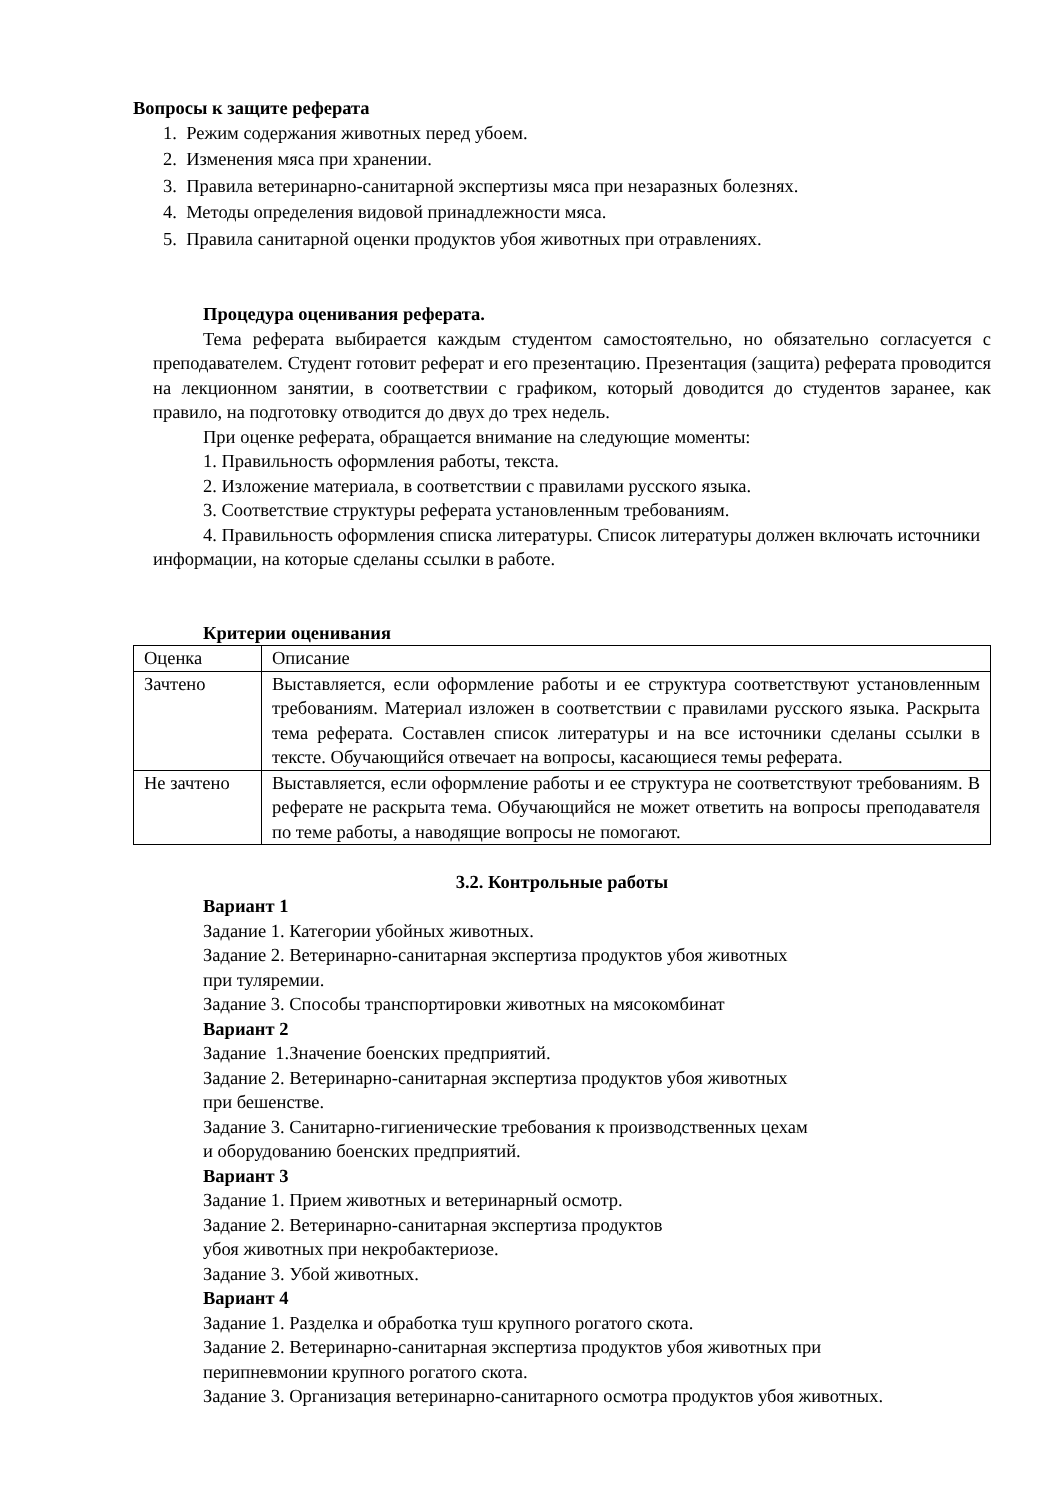Вопросы к защите реферата
1. Режим содержания животных перед убоем.
2. Изменения мяса при хранении.
3. Правила ветеринарно-санитарной экспертизы мяса при незаразных болезнях.
4. Методы определения видовой принадлежности мяса.
5. Правила санитарной оценки продуктов убоя животных при отравлениях.
Процедура оценивания реферата.
Тема реферата выбирается каждым студентом самостоятельно, но обязательно согласуется с преподавателем. Студент готовит реферат и его презентацию. Презентация (защита) реферата проводится на лекционном занятии, в соответствии с графиком, который доводится до студентов заранее, как правило, на подготовку отводится до двух до трех недель.
При оценке реферата, обращается внимание на следующие моменты:
1. Правильность оформления работы, текста.
2. Изложение материала, в соответствии с правилами русского языка.
3. Соответствие структуры реферата установленным требованиям.
4. Правильность оформления списка литературы. Список литературы должен включать источники информации, на которые сделаны ссылки в работе.
Критерии оценивания
| Оценка | Описание |
| Зачтено | Выставляется, если оформление работы и ее структура соответствуют установленным требованиям. Материал изложен в соответствии с правилами русского языка. Раскрыта тема реферата. Составлен список литературы и на все источники сделаны ссылки в тексте. Обучающийся отвечает на вопросы, касающиеся темы реферата. |
| Не зачтено | Выставляется, если оформление работы и ее структура не соответствуют требованиям. В реферате не раскрыта тема. Обучающийся не может ответить на вопросы преподавателя по теме работы, а наводящие вопросы не помогают. |
3.2. Контрольные работы
Вариант 1
Задание 1. Категории убойных животных.
Задание 2. Ветеринарно-санитарная экспертиза продуктов убоя животных
при туляремии.
Задание 3. Способы транспортировки животных на мясокомбинат
Вариант 2
Задание 1.Значение боенских предприятий.
Задание 2. Ветеринарно-санитарная экспертиза продуктов убоя животных
при бешенстве.
Задание 3. Санитарно-гигиенические требования к производственных цехам
и оборудованию боенских предприятий.
Вариант 3
Задание 1. Прием животных и ветеринарный осмотр.
Задание 2. Ветеринарно-санитарная экспертиза продуктов
убоя животных при некробактериозе.
Задание 3. Убой животных.
Вариант 4
Задание 1. Разделка и обработка туш крупного рогатого скота.
Задание 2. Ветеринарно-санитарная экспертиза продуктов убоя животных при
перипневмонии крупного рогатого скота.
Задание 3. Организация ветеринарно-санитарного осмотра продуктов убоя животных.